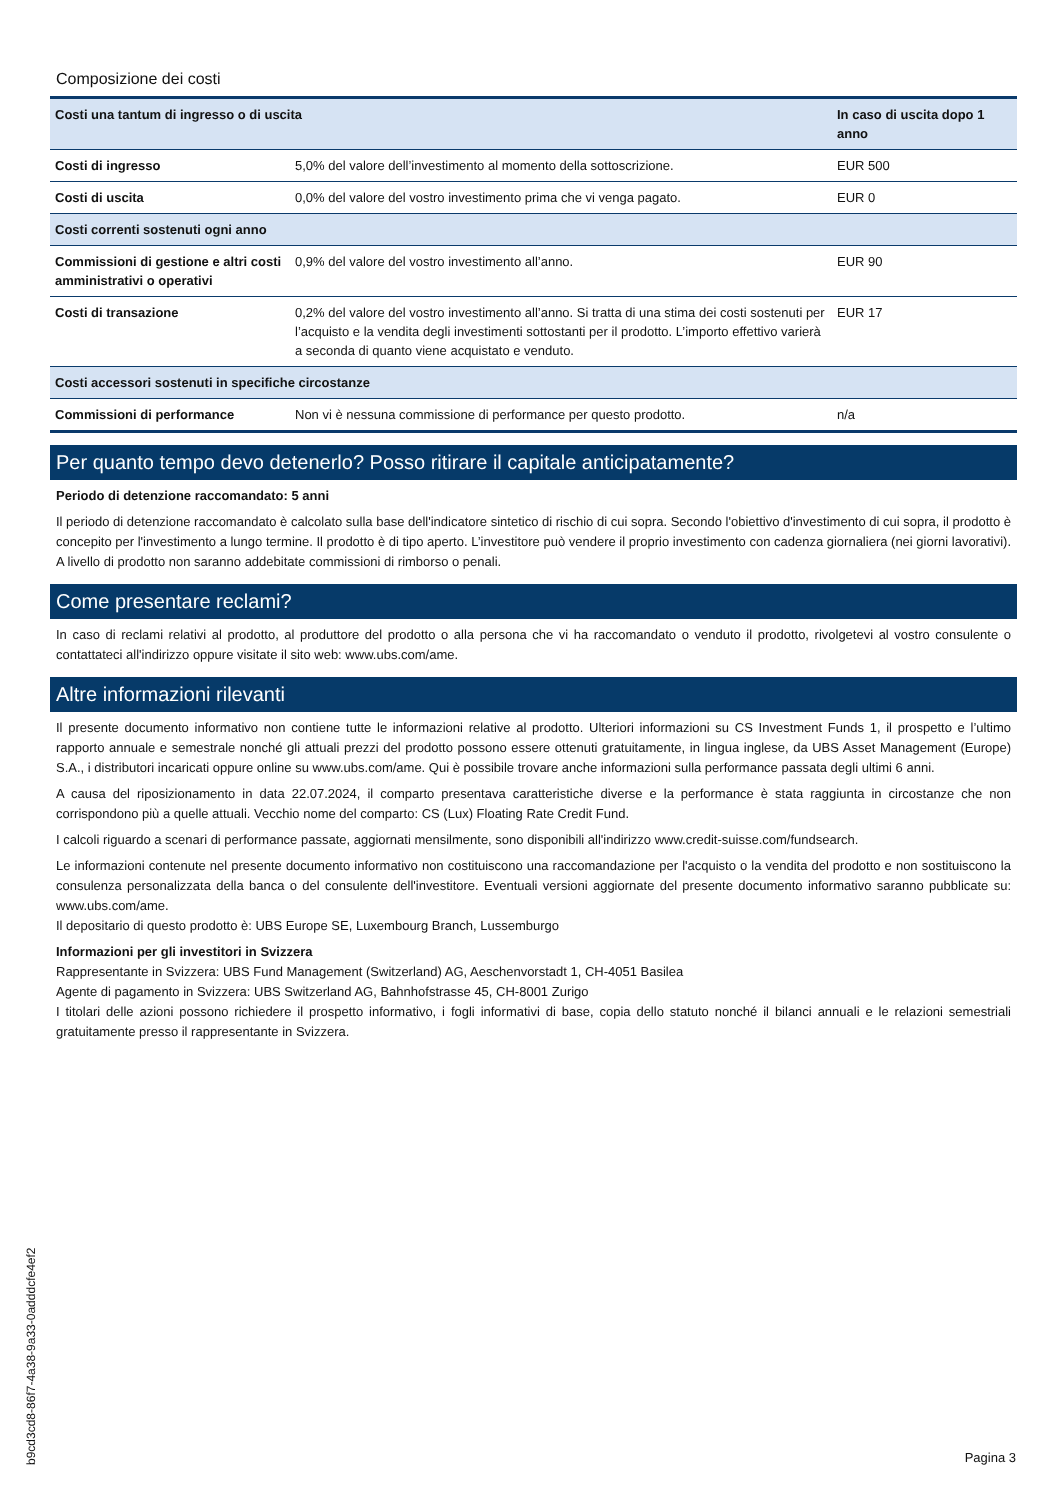Composizione dei costi
| Costi una tantum di ingresso o di uscita | | In caso di uscita dopo 1 anno |
| --- | --- | --- |
| Costi di ingresso | 5,0% del valore dell’investimento al momento della sottoscrizione. | EUR 500 |
| Costi di uscita | 0,0% del valore del vostro investimento prima che vi venga pagato. | EUR 0 |
| Costi correnti sostenuti ogni anno | | |
| Commissioni di gestione e altri costi amministrativi o operativi | 0,9% del valore del vostro investimento all’anno. | EUR 90 |
| Costi di transazione | 0,2% del valore del vostro investimento all’anno. Si tratta di una stima dei costi sostenuti per l’acquisto e la vendita degli investimenti sottostanti per il prodotto. L’importo effettivo varierà a seconda di quanto viene acquistato e venduto. | EUR 17 |
| Costi accessori sostenuti in specifiche circostanze | | |
| Commissioni di performance | Non vi è nessuna commissione di performance per questo prodotto. | n/a |
Per quanto tempo devo detenerlo? Posso ritirare il capitale anticipatamente?
Periodo di detenzione raccomandato: 5 anni
Il periodo di detenzione raccomandato è calcolato sulla base dell'indicatore sintetico di rischio di cui sopra. Secondo l'obiettivo d'investimento di cui sopra, il prodotto è concepito per l'investimento a lungo termine. Il prodotto è di tipo aperto. L’investitore può vendere il proprio investimento con cadenza giornaliera (nei giorni lavorativi). A livello di prodotto non saranno addebitate commissioni di rimborso o penali.
Come presentare reclami?
In caso di reclami relativi al prodotto, al produttore del prodotto o alla persona che vi ha raccomandato o venduto il prodotto, rivolgetevi al vostro consulente o contattateci all'indirizzo oppure visitate il sito web: www.ubs.com/ame.
Altre informazioni rilevanti
Il presente documento informativo non contiene tutte le informazioni relative al prodotto. Ulteriori informazioni su CS Investment Funds 1, il prospetto e l’ultimo rapporto annuale e semestrale nonché gli attuali prezzi del prodotto possono essere ottenuti gratuitamente, in lingua inglese, da UBS Asset Management (Europe) S.A., i distributori incaricati oppure online su www.ubs.com/ame. Qui è possibile trovare anche informazioni sulla performance passata degli ultimi 6 anni.
A causa del riposizionamento in data 22.07.2024, il comparto presentava caratteristiche diverse e la performance è stata raggiunta in circostanze che non corrispondono più a quelle attuali. Vecchio nome del comparto: CS (Lux) Floating Rate Credit Fund.
I calcoli riguardo a scenari di performance passate, aggiornati mensilmente, sono disponibili all'indirizzo www.credit-suisse.com/fundsearch.
Le informazioni contenute nel presente documento informativo non costituiscono una raccomandazione per l'acquisto o la vendita del prodotto e non sostituiscono la consulenza personalizzata della banca o del consulente dell'investitore. Eventuali versioni aggiornate del presente documento informativo saranno pubblicate su: www.ubs.com/ame.
Il depositario di questo prodotto è: UBS Europe SE, Luxembourg Branch, Lussemburgo
Informazioni per gli investitori in Svizzera
Rappresentante in Svizzera: UBS Fund Management (Switzerland) AG, Aeschenvorstadt 1, CH-4051 Basilea
Agente di pagamento in Svizzera: UBS Switzerland AG, Bahnhofstrasse 45, CH-8001 Zurigo
I titolari delle azioni possono richiedere il prospetto informativo, i fogli informativi di base, copia dello statuto nonché il bilanci annuali e le relazioni semestriali gratuitamente presso il rappresentante in Svizzera.
b9cd3cd8-86f7-4a38-9a33-0adddcfe4ef2
Pagina 3